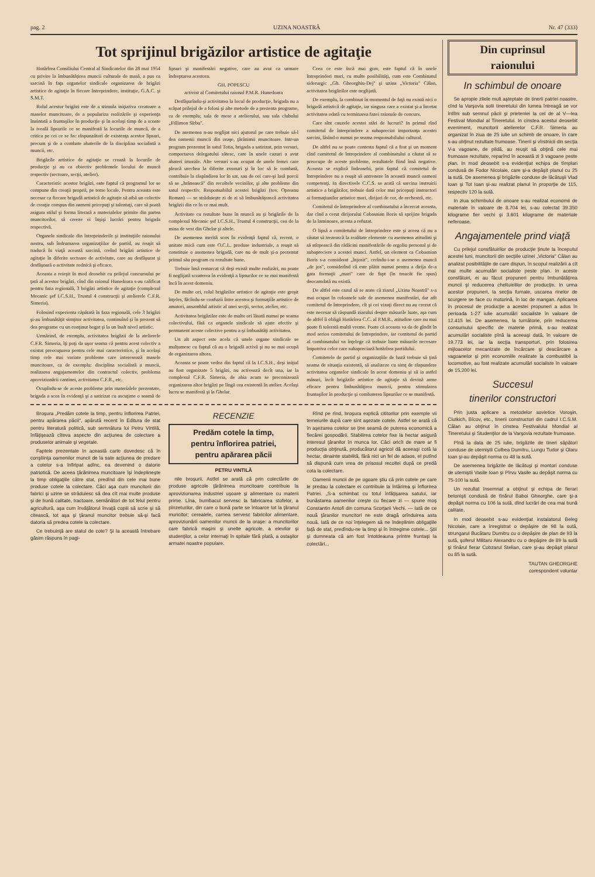pag. 2 UZINA NOASTRĂ Nr. 47 (333)
Tot sprijinul brigăzilor artistice de agitaţie
Hotărîrea Consiliului Central al Sindicatelor din 28 mai 1954 cu privire la îmbunătăţirea muncii culturale de masă, a pus ca sarcină în faţa organelor sindicale organizarea de brigăzi artistice de agitaţie în fiecare întreprindere, instituţie, G.A.C. şi S.M.T.
Rolul acestor brigăzi este de a stimula iniţiativa creatoare a maselor muncitoare, de a populariza realizările şi experienţa înaintată a fruntaşilor în producţie şi în acelaşi timp de a scoate la iveală lipsurile ce se manifestă la locurile de muncă, de a critica pe cei ce se fac răspunzători de existenţa acestor lipsuri, precum şi de a combate abaterile de la disciplina socialistă a muncii, etc.
Brigăzile artistice de agitaţie se crează la locurile de producţie şi au ca obiectiv problemele locului de muncă respectiv (sectoare, secţii, atelier).
Caracteristic acestor brigăzi, este faptul că programul lor se compune din creaţii proprii, pe teme locale. Pentru aceasta este necesar ca fiecare brigadă artistică de agitaţie să aibă un colectiv de creaţie compus din oameni pricepuţi şi talentaţi, care să poată asigura stilul şi forma literară a materialelor primite din partea muncitorilor, să creeze ei înşişi lucrări pentru brigada respectivă.
Organele sindicale din întreprinderile şi instituţiile raionului nostru, sub îndrumarea organizaţiilor de partid, au reuşit să traducă în viaţă această sarcină, creînd brigăzi artistice de agitaţie în diferite sectoare de activitate, care au desfăşurat şi desfăşoară o activitate rodnică şi eficace.
Aceasta a reieşit în mod deosebit cu prilejul concursului pe ţară al acestor brigăzi, cînd din raionul Hunedoara s-au calificat pentru faza regională, 3 brigăzi artistice de agitaţie (complexul Mecanic şef I.C.S.H., Trustul 4 construcţii şi atelierele C.F.R. Simeria).
Folosind experienta căpătată în faza regională, cele 3 brigăzi şi-au îmbunătăţit simţitor activitatea, continuînd şi în prezent să dea programe cu un conţinut bogat şi la un înalt nivel artistic.
Urmărind, de exemplu, activitatea brigăzii de la atelierele C.F.R. Simeria, îţi poţi da uşor seama că pentru acest colectiv a existat preocuparea pentru cele mai caracteristice, şi în acelaşi timp cele mai variate probleme care interesează masele muncitoare, ca de exemplu: disciplina socialistă a muncii, realizarea angajamentelor din contractul colectiv, problema aprovizionării cantinei, activitatea C.F.R., etc.
Ocupîndu-se de aceste probleme prin materialele prezentate, brigada a scos în evidenţă şi a satirizat cu ascuţime o seamă de lipsuri şi manifestări negative, care au avut ca urmare îndreptarea acestora.
GH. POPESCU
activist al Comitetului raional P.M.R. Hunedoara
Desfăşurîndu-şi activitatea la locul de producţie, brigada nu a scăpat prilejul de a folosi şi alte metode de a prezenta programe, ca de exemplu; sala de mese a atelierului, sau sala clubului „Fillimon Sîrbu".
De asemenea n-au neglijat nici ajutorul pe care trebuie să-l dea oamenii muncii din oraşe, ţărănimii muncitoare. Intr-un program prezentat în satul Totia, brigada a satirizat, prin versuri, comportarea delegatului sătesc, care în unele cazuri a avut abateri imorale. Alte versuri s-au ocupat de unele femei care pleacă urechea la diferite zvonuri şi în loc să le combată, contribuie la răspîndirea lor în sat, sau de cei care-şi lasă porcii să se „hrănească" din recoltele vecinilor, şi alte probleme din satul respectiv. Responsabilul acestei brigăzi (tov. Opreanu Roman) — se străduieşte zi de zi să îmbunătăţească activitatea brigăzii din ce în ce mai mult.
Activitate cu rezultate bune în muncă au şi brigăzile de la complexul Mecanic şef I.C.S.H., Trustul 4 construcţii, cea de la mina de vest din Ghelar şi altele.
De asemenea merită scos în evidenţă faptul că, recent, o unitate mică cum este O.C.L. produse industriale, a reuşit să constituie o asemenea brigadă, care nu de mult şi-a prezentat primul său program cu rezultate bune.
Trebuie însă remarcat că deşi există multe realizări, nu poate fi neglijată scoaterea în evidenţă a lipsurilor ce se mai manifestă încă în acest domeniu.
De multe ori, rolul brigăzilor artistice de agitaţie este greşit înţeles, făcîndu-se confuzii între acestea şi formaţiile artistice de amatori, ansamblul artistic al unei secţii, sector, atelier, etc.
Activitatea brigăzilor este de multe ori lăsată numai pe seama colectivului, fără ca organele sindicale să ajute efectiv şi permanent aceste colective pentru a-şi îmbunătăţi activitatea.
Un alt aspect este acela că unele organe sindicale se mulţumesc cu faptul că au o brigadă activă şi nu se mai ocupă de organizarea altora.
Aceasta se poate vedea din faptul că la I.C.S.H., deşi iniţial au fost organizate 5 brigăzi, nu activează decît una, iar la complexul C.F.R. Simeria, de abia acum se preconizează organizarea altor brigăzi pe lîngă cea existentă în atelier. Acelaşi lucru se manifestă şi la Ghelar.
Ceea ce este încă mai grav, este faptul că în unele întreprinderi mari, cu multe posibilităţi, cum este Combinatul siderurgic „Gh. Gheorghiu-Dej" şi uzina „Victoria" Călan, activitatea brigăzilor este neglijată.
De exemplu, la combinat în momentul de faţă nu există nici o brigadă artistică de agitaţie, iar singura care a existat şi-a încetat activitatea odată cu terminarea fazei raionale de concurs.
Care sînt cauzele acestei stări de lucruri? In primul rînd comitetul de întreprindere a subapreciat importanţa acestei sarcini, lăsînd-o numai pe seama responsabilului cultural.
De altfel nu se poate contesta faptul că a fost şi un moment cînd comitetul de întreprindere al combinatului a căutat să se preocupe de aceste probleme, rezultatele fiind însă negative. Aceasta se explică îndeosebi, prin faptul că comitetul de întreprindere nu a reuşit să antreneze în această muncă oameni competenţi. In directivele C.C.S. se arată că sarcina instruirii artistice a brigăzilor, trebuie dată celor mai pricepuţi instructori ai formaţiunilor artistice mari, dirijori de cor, de orchestră, etc.
Comitetul de întreprindere al combinatului a încercat aceasta, dar cînd a cerut dirijorului Cobasnian Boris să sprijine brigada de la laminoare, acesta a refuzat.
O lipsă a comitetului de întreprindere este şi aceea că nu a căutat să trezească la realitate elemente cu asemenea atitudini şi să stîrpească din rădăcini manifestările de orgoliu personal şi de subapreciere a acestei munci. Astfel, un element ca Cobasnian Boris s-a considerat „înjosit", cerîndu-i-se o asemenea muncă „de jos", considerînd că este plătit numai pentru a dirija de-a gata formaţii „mari" care de fapt (în treacăt fie spus) deocamdată nu există.
De altfel este cazul să se arate că ziarul „Uzina Noastră" s-a mai ocupat în coloanele sale de asemenea manifestări, dar atît comitetul de întreprindere, cît şi cei vizaţi direct nu au crezut că este necesar să răspundă ziarului despre măsurile luate, aşa cum de altfel îi obligă Hotărîrea C.C. al P.M.R., atitudine care nu mai poate fi tolerată multă vreme. Poate că aceasta va da de gîndit în mod serios comitetului de întreprindere, iar comitetul de partid al combinatului va înţelege că trebuie luate măsurile necesare împotriva celor care subapreciază hotărîrea partidului.
Comitetele de partid şi organizaţiile de bază trebuie să ţină seama de situaţia existentă, să analizeze cu simţ de răspundere activitatea organelor sindicale în acest domeniu şi să ia astfel măsuri, încît brigăzile artistice de agitaţie să devină arme eficace pentru îmbunătăţirea muncii, pentru stimularea fruntaşilor în producţie şi combaterea lipsurilor ce se manifestă.
Broşura „Predăm cotele la timp, pentru înflorirea Patriei, pentru apărarea păcii", apărută recent în Editura de stat pentru literatură politică, sub semnătura lui Petru Vintilă, înfăţişează cîteva aspecte din acţiunea de colectare a produselor animale şi vegetale.
Faptele prezentate în această carte dovedesc că în conştiinţa oamenilor muncii de la sate acţiunea de predare a cotelor s-a înfiripat adînc, ea devenind o datorie patriotică. De aceea ţărănimea muncitoare îşi îndeplineşte la timp obligaţiile către stat, predînd din cele mai bune produse cotele la colectare. Căci aşa cum muncitorii din fabrici şi uzine se străduiesc să dea cît mai multe produse şi de bună calitate, tractoare, semănători de tot felul pentru agricultură, aşa cum învăţătorul învaţă copiii să scrie şi să citească, tot aşa şi ţăranul muncitor trebuie să-şi facă datoria să predea cotele la colectare.
Ce trebuinţă are statul de cote? Şi la această întrebare găsim răspuns în pagi-
RECENZIE
Predăm cotele la timp,
pentru înflorirea patriei,
pentru apărarea păcii
PETRU VINTILĂ
nile broşurii. Astfel se arată că prin colectările de produse agricole ţărănimea muncitoare contribuie la aprovizionarea industriei uşoare şi alimentare cu materii prime. Lîna, bumbacul servesc la fabricarea stofelor, a pînzeturilor, din care o bună parte se întoarce tot la ţăranul muncitor; cerealele, carnea servesc fabricilor alimentare, aprovizionării oamenilor muncii de la oraşe: a muncitorilor care fabrică maşini şi unelte agricole, a elevilor şi studenţilor, a celor internaţi în spitale fără plată, a ostaşilor armatei noastre populare.
Rînd pe rînd, broşura explică cititorilor prin exemple vii temeiurile după care sînt aşezate cotele. Astfel se arată că în aşezarea cotelor se ţine seamă de puterea economică a fiecărei gospodării. Stabilirea cotelor fixe la hectar asigură interesul ţăranilor în munca lor. Căci oricît de mare ar fi producţia obţinută, producătorul agricol dă aceeaşi cotă la hectar, dinainte stabilită, fără nici un fel de adaos, el putînd să dispună cum vrea de prisosul recoltei după ce predă cota la colectare.
Oamenii muncii de pe ogoare ştiu că prin cotele pe care le predau la colectare ei contribuie la întărirea şi înflorirea Patriei. „S-a schimbat cu totul înfăţişarea satului, iar bunăstarea oamenilor creşte cu fiecare zi — spune moş Constantin Antofi din comuna Scorţarii Vechi. — Iată de ce nouă ţăranilor muncitori ne este dragă orînduirea asta nouă. Iată de ce noi înţelegem să ne îndeplinim obligaţiile faţă de stat, predîndu-ne la timp şi în întregime cotele... Ştii şi dumneata că am fost întotdeauna printre fruntaşi la colectări...
Din cuprinsul
raionului
In schimbul de onoare
Se apropie zilele mult aşteptate de tinerii patriei noastre, cînd la Varşovia solii tineretului din lumea întreagă se vor întîlni sub semnul păcii şi prieteniei la cel de al V—lea Festival Mondial al Tineretului. In cinstea acestui deosebit eveniment, muncitorii atelierelor C.F.R. Simeria au organizat în ziua de 25 iulie un schimb de onoare, în care s-au obţinut rezultate frumoase. Tinerii şi vîrstnicii din secţia V-a vagoane, de pildă, au reuşit să obţină cele mai frumoase rezultate, reparînd în această zi 3 vagoane peste plan. In mod deosebit s-a evidenţiat echipa de tîmplari condusă de Fodor Nicolaie, care şi-a depăşit planul cu 25 la sută. De asemenea şi brigăzile conduse de lăcătuşii Vlad Ioan şi Tot Ioan şi-au realizat planul în proporţie de 115, respectiv 120 la sută.
In ziua schimbului de onoare s-au realizat economii de materiale în valoare de 8.704 lei, s-au colectat 39.350 kilograme fier vechi şi 3.601 kilograme de materiale neferoase.
Angajamentele prind viaţă
Cu prilejul consfătuirilor de producţie ţinute la începutul acestei luni, muncitorii din secţiile uzinei „Victoria" Călan au analizat posibilităţile de care dispun, în scopul realizării a cît mai multe acumulări socialiste peste plan. In aceste consfătuiri, ei au făcut propuneri pentru îmbunătăţirea muncii şi reducerea cheltuielilor de producţie. In urma acestor propuneri, la secţia furnale, uscarea rinelor de scurgere se face cu motorină, în loc de mangan. Aplicarea în procesul de producţie a acestei propuneri a adus în perioada 1-27 iulie acumulări socialiste în valoare de 12.415 lei. De asemenea, la turnătorie, prin reducerea consumului specific de materie primă, s-au realizat acumulări socialiste pînă la aceeaşi dată, în valoare de 19.773 lei, iar la secţia transporturi, prin folosirea mijloacelor mecanizate de încărcare şi descărcare a vagoanelor şi prin economiile realizate la combustibil la locomotive, au fost realizate acumulări socialiste în valoare de 15.200 lei.
Succesul
tinerilor constructori
Prin justa aplicare a metodelor sovietice Voroşin, Ciutkich, Bîcov, etc., tinerii constructori din cadrul I.C.S.M. Călan au obţinut în cinstea Festivalului Mondial al Tineretului şi Studenţilor de la Varşovia rezultate frumoase.
Pînă la data de 25 iulie, brigăzile de tineri săpători conduse de utemiştii Colbea Dumitru, Lungu Tudor şi Olaru Ioan şi-au depăşit norma cu 48 la sută.
De asemenea brigăzile de lăcătuşi şi montori conduse de utemiştii Vasile Ioan şi Pîrvu Vasile au depăşit norma cu 75-100 la sută.
Un rezultat însemnat a obţinut şi echipa de fierari betonişti condusă de tînărul Baboi Gheorghe, care şi-a depăşit norma cu 106 la sută, dînd lucrări de cea mai bună calitate.
In mod deosebit s-au evidenţiat instalatorul Beleg Nicolaie, care a înregistrat o depăşire de 98 la sută, strungarul Bucătaru Dumitru cu o depăşire de plan de 93 la sută, şoferul Militaru Alexandru cu o depăşire de 89 la sută şi tînărul fierar Cobzarul Stelian, care şi-au depăşit planul cu 85 la sută.
TAUTAN GHEORGHE
corespondent voluntar